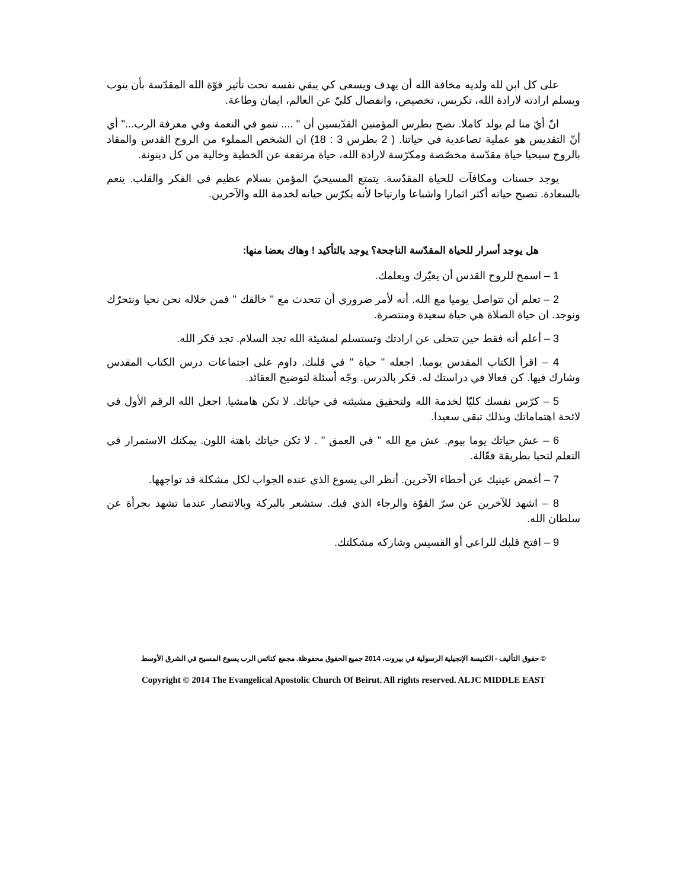على كل ابن لله ولديه مخافة الله أن يهدف ويسعى كي يبقي نفسه تحت تأثير قوّة الله المقدّسة بأن يتوب ويسلم ارادته لارادة الله، تكريس، تخصيص، وانفصال كليّ عن العالم، ايمان وطاعة.
انّ أيّ منا لم يولد كاملا. نصح بطرس المؤمنين القدّيسين أن " .... تنمو في النعمة وفي معرفة الرب..." أي أنّ التقديس هو عملية تصاعدية في حياتنا. ( 2 بطرس 3 : 18) ان الشخص المملوء من الروح القدس والمقاد بالروح سيحيا حياة مقدّسة مخصّصة ومكرّسة لارادة الله، حياة مرتفعة عن الخطية وخالية من كل دينونة.
يوجد حسنات ومكافآت للحياة المقدّسة. يتمتع المسيحيّ المؤمن بسلام عظيم في الفكر والقلب. ينعم بالسعادة. تصبح حياته أكثر اثمارا واشباعا وارتياحا لأنه يكرّس حياته لخدمة الله والآخرين.
هل يوجد أسرار للحياة المقدّسة الناجحة؟ يوجد بالتأكيد ! وهاك بعضا منها:
1 – اسمح للروح القدس أن يغيّرك ويعلمك.
2 – تعلم أن تتواصل يوميا مع الله. أنه لأمر ضروري أن تتحدث مع " خالقك " فمن خلاله نحن نحيا ونتحرّك ونوجد. ان حياة الصلاة هي حياة سعيدة ومنتصرة.
3 – أعلم أنه فقط حين تتخلى عن ارادتك وتستسلم لمشيئة الله تجد السلام. تجد فكر الله.
4 – اقرأ الكتاب المقدس يوميا. اجعله " حياة " في قلبك. داوم على اجتماعات درس الكتاب المقدس وشارك فيها. كن فعالا في دراستك له. فكر بالدرس. وجّه أسئلة لتوضيح العقائد.
5 – كرّس نفسك كليّا لخدمة الله ولتحقيق مشيئته في حياتك. لا تكن هامشيا. اجعل الله الرقم الأول في لائحة اهتماماتك وبذلك تبقى سعيدا.
6 – عش حياتك يوما بيوم. عش مع الله " في العمق " . لا تكن حياتك باهتة اللون. يمكنك الاستمرار في التعلم لتحيا بطريقة فعّالة.
7 – أغمض عينيك عن أخطاء الآخرين. أنظر الى يسوع الذي عنده الجواب لكل مشكلة قد تواجهها.
8 – اشهد للآخرين عن سرّ القوّة والرجاء الذي فيك. ستشعر بالبركة وبالانتصار عندما تشهد بجرأة عن سلطان الله.
9 – افتح قلبك للراعي أو القسيس وشاركه مشكلتك.
© حقوق التأليف - الكنيسة الإنجيلية الرسولية في بيروت، 2014 جميع الحقوق محفوظة. مجمع كنائس الرب يسوع المسيح في الشرق الأوسط
Copyright © 2014 The Evangelical Apostolic Church Of Beirut. All rights reserved. ALJC MIDDLE EAST